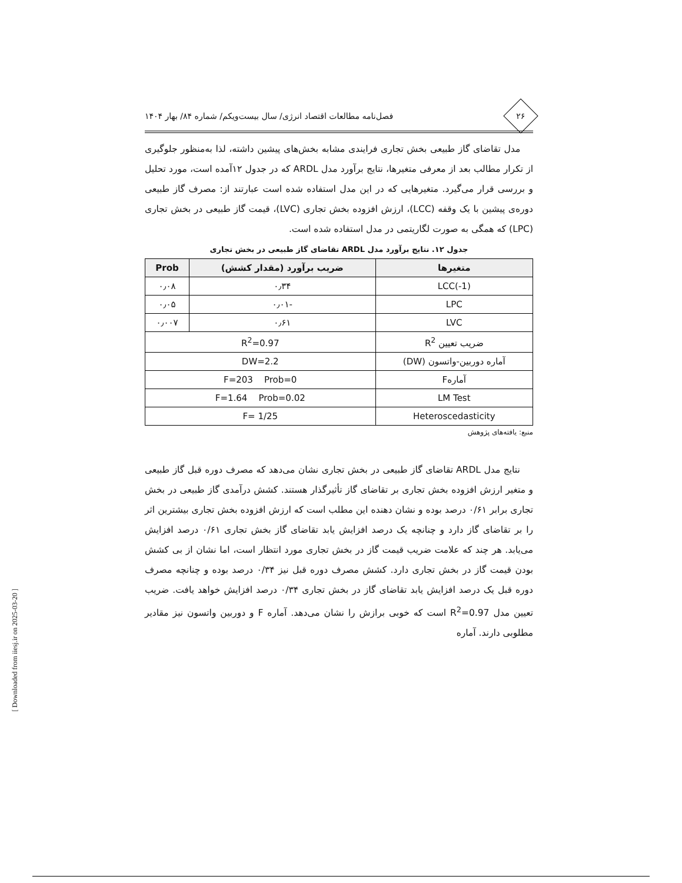۲۶
فصل‌نامه مطالعات اقتصاد انرژی/ سال بیست‌ویکم/ شماره ۸۴/ بهار ۱۴۰۴
مدل تقاضای گاز طبیعی بخش تجاری فرایندی مشابه بخش‌های پیشین داشته، لذا به‌منظور جلوگیری از تکرار مطالب بعد از معرفی متغیرها، نتایج برآورد مدل ARDL که در جدول ۱۲آمده است، مورد تحلیل و بررسی قرار می‌گیرد. متغیرهایی که در این مدل استفاده شده است عبارتند از: مصرف گاز طبیعی دوره‌ی پیشین با یک وقفه (LCC)، ارزش افزوده بخش تجاری (LVC)، قیمت گاز طبیعی در بخش تجاری (LPC) که همگی به صورت لگاریتمی در مدل استفاده شده است.
جدول ۱۲. نتایج برآورد مدل ARDL تقاضای گاز طبیعی در بخش تجاری
| متغیرها | ضریب برآورد (مقدار کشش) | Prob |
| --- | --- | --- |
| LCC(-1) | ۰٫۳۴ | ۰٫۰۸ |
| LPC | -۰٫۰۱ | ۰٫۰۵ |
| LVC | ۰٫۶۱ | ۰٫۰۰۷ |
| ضریب تعیین R<sup>2</sup> | R<sup>2</sup>=0.97 | |
| آماره دوربین-واتسون (DW) | DW=2.2 | |
| آمارهF | F=203 Prob=0 | |
| LM Test | F=1.64 Prob=0.02 | |
| Heteroscedasticity | F= 1/25 | |
منبع: یافته‌های پژوهش
نتایج مدل ARDL تقاضای گاز طبیعی در بخش تجاری نشان می‌دهد که مصرف دوره قبل گاز طبیعی و متغیر ارزش افزوده بخش تجاری بر تقاضای گاز تأثیرگذار هستند. کشش درآمدی گاز طبیعی در بخش تجاری برابر ۰/۶۱ درصد بوده و نشان دهنده این مطلب است که ارزش افزوده بخش تجاری بیشترین اثر را بر تقاضای گاز دارد و چنانچه یک درصد افزایش یابد تقاضای گاز بخش تجاری ۰/۶۱ درصد افزایش می‌یابد. هر چند که علامت ضریب قیمت گاز در بخش تجاری مورد انتظار است، اما نشان از بی کشش بودن قیمت گاز در بخش تجاری دارد. کشش مصرف دوره قبل نیز ۰/۳۴ درصد بوده و چنانچه مصرف دوره قبل یک درصد افزایش یابد تقاضای گاز در بخش تجاری ۰/۳۴ درصد افزایش خواهد یافت. ضریب تعیین مدل R<sup>2</sup>=0.97 است که خوبی برازش را نشان می‌دهد. آماره F و دوربین واتسون نیز مقادیر مطلوبی دارند. آماره
[ Downloaded from iiesj.ir on 2025-03-20 ]